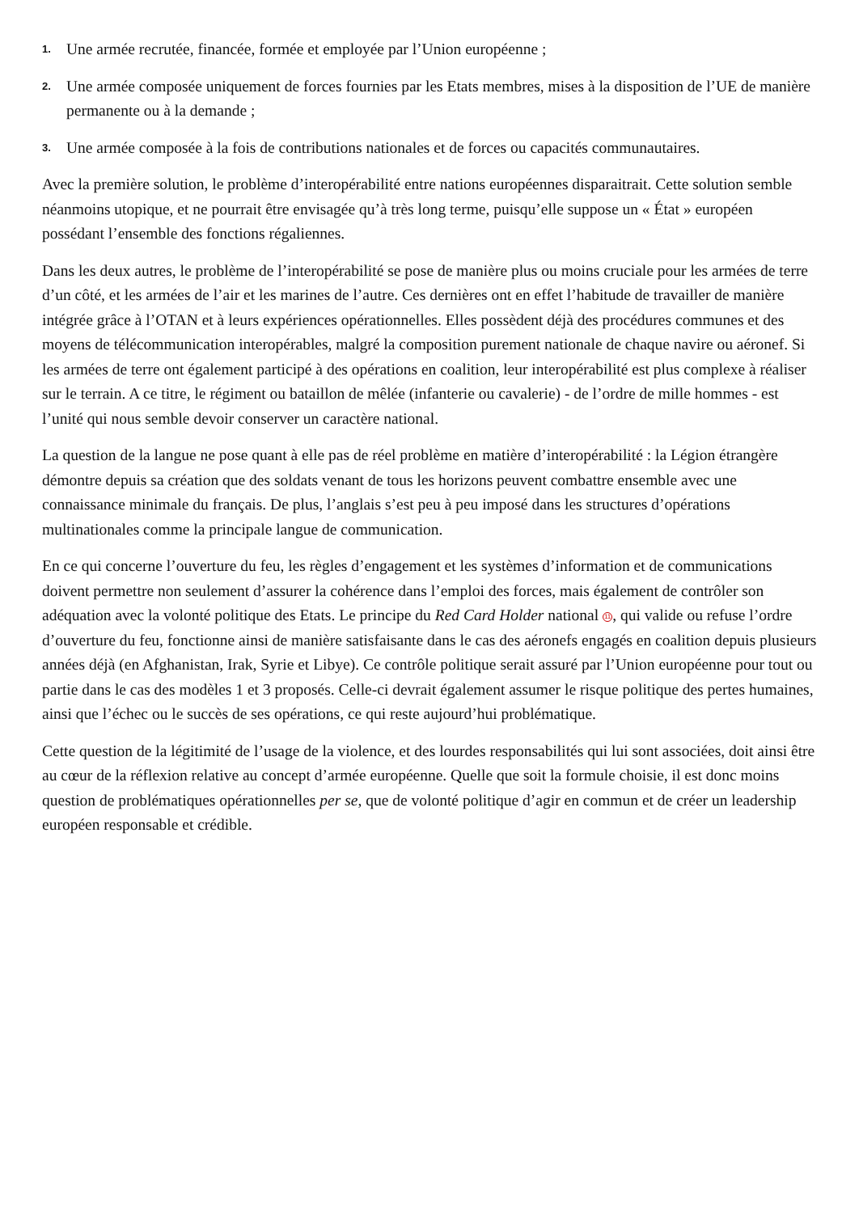1. Une armée recrutée, financée, formée et employée par l’Union européenne ;
2. Une armée composée uniquement de forces fournies par les Etats membres, mises à la disposition de l’UE de manière permanente ou à la demande ;
3. Une armée composée à la fois de contributions nationales et de forces ou capacités communautaires.
Avec la première solution, le problème d’interopérabilité entre nations européennes disparaitrait. Cette solution semble néanmoins utopique, et ne pourrait être envisagée qu’à très long terme, puisqu’elle suppose un « État » européen possédant l’ensemble des fonctions régaliennes.
Dans les deux autres, le problème de l’interopérabilité se pose de manière plus ou moins cruciale pour les armées de terre d’un côté, et les armées de l’air et les marines de l’autre. Ces dernières ont en effet l’habitude de travailler de manière intégrée grâce à l’OTAN et à leurs expériences opérationnelles. Elles possèdent déjà des procédures communes et des moyens de télécommunication interopérables, malgré la composition purement nationale de chaque navire ou aéronef. Si les armées de terre ont également participé à des opérations en coalition, leur interopérabilité est plus complexe à réaliser sur le terrain. A ce titre, le régiment ou bataillon de mêlée (infanterie ou cavalerie) - de l’ordre de mille hommes - est l’unité qui nous semble devoir conserver un caractère national.
La question de la langue ne pose quant à elle pas de réel problème en matière d’interopérabilité : la Légion étrangère démontre depuis sa création que des soldats venant de tous les horizons peuvent combattre ensemble avec une connaissance minimale du français. De plus, l’anglais s’est peu à peu imposé dans les structures d’opérations multinationales comme la principale langue de communication.
En ce qui concerne l’ouverture du feu, les règles d’engagement et les systèmes d’information et de communications doivent permettre non seulement d’assurer la cohérence dans l’emploi des forces, mais également de contrôler son adéquation avec la volonté politique des Etats. Le principe du Red Card Holder national <sup>11</sup>, qui valide ou refuse l’ordre d’ouverture du feu, fonctionne ainsi de manière satisfaisante dans le cas des aéronefs engagés en coalition depuis plusieurs années déjà (en Afghanistan, Irak, Syrie et Libye). Ce contrôle politique serait assuré par l’Union européenne pour tout ou partie dans le cas des modèles 1 et 3 proposés. Celle-ci devrait également assumer le risque politique des pertes humaines, ainsi que l’échec ou le succès de ses opérations, ce qui reste aujourd’hui problématique.
Cette question de la légitimité de l’usage de la violence, et des lourdes responsabilités qui lui sont associées, doit ainsi être au cœur de la réflexion relative au concept d’armée européenne. Quelle que soit la formule choisie, il est donc moins question de problématiques opérationnelles per se, que de volonté politique d’agir en commun et de créer un leadership européen responsable et crédible.